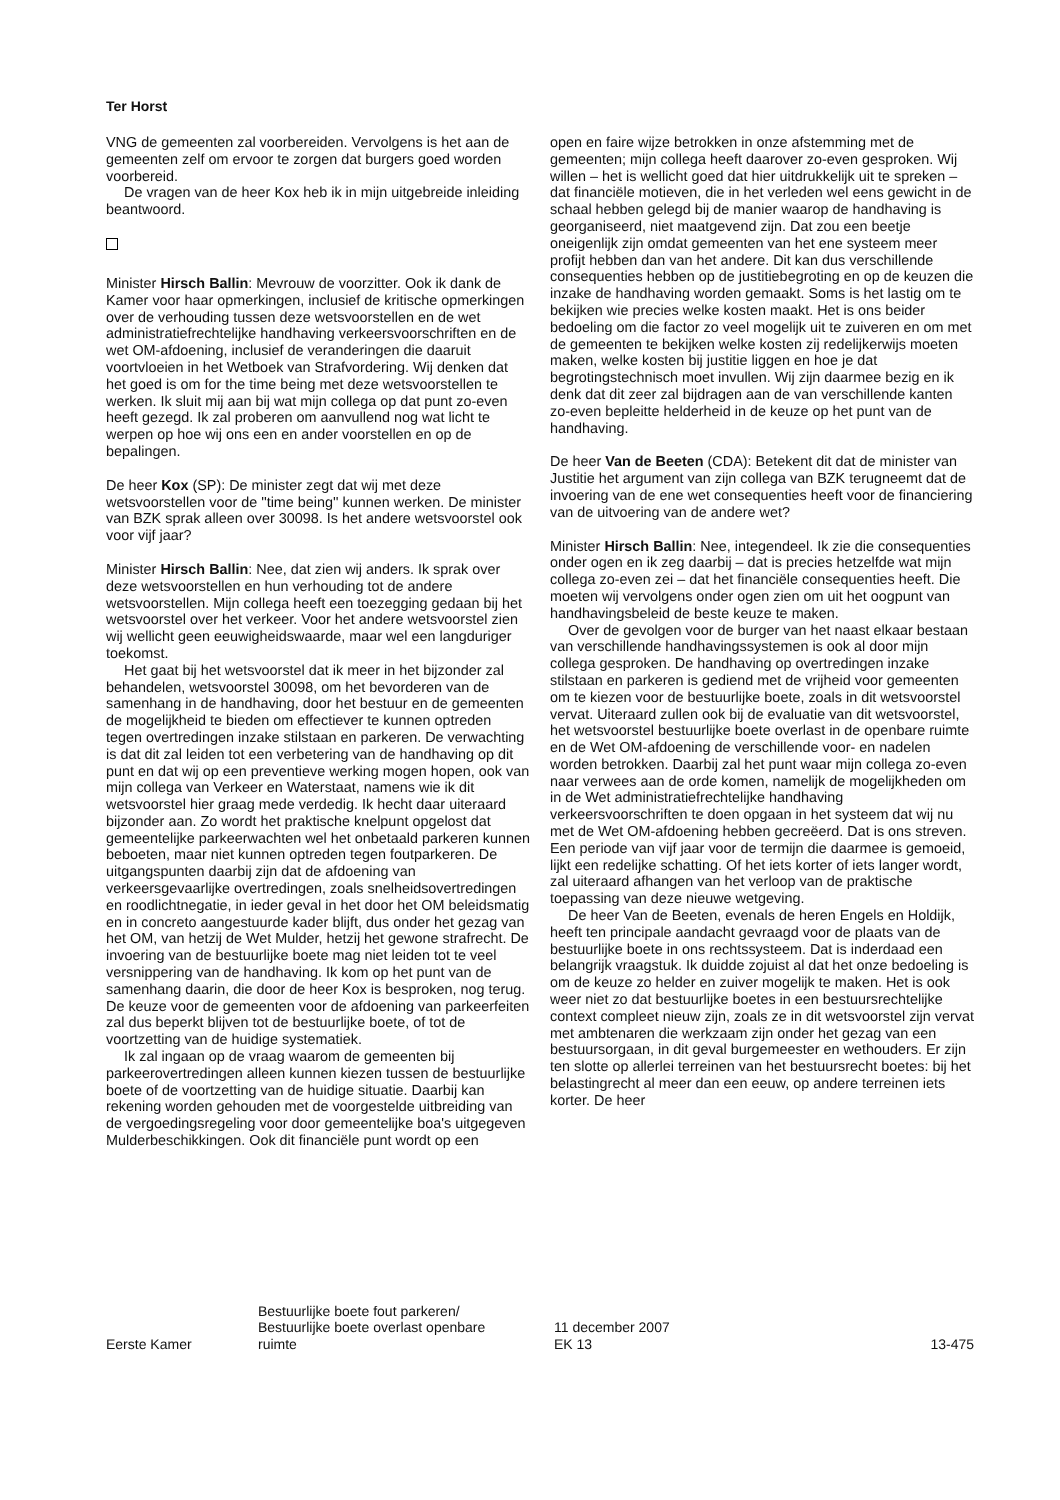Ter Horst
VNG de gemeenten zal voorbereiden. Vervolgens is het aan de gemeenten zelf om ervoor te zorgen dat burgers goed worden voorbereid.
De vragen van de heer Kox heb ik in mijn uitgebreide inleiding beantwoord.
Minister Hirsch Ballin: Mevrouw de voorzitter. Ook ik dank de Kamer voor haar opmerkingen, inclusief de kritische opmerkingen over de verhouding tussen deze wetsvoorstellen en de wet administratiefrechtelijke handhaving verkeersvoorschriften en de wet OM-afdoening, inclusief de veranderingen die daaruit voortvloeien in het Wetboek van Strafvordering. Wij denken dat het goed is om for the time being met deze wetsvoorstellen te werken. Ik sluit mij aan bij wat mijn collega op dat punt zo-even heeft gezegd. Ik zal proberen om aanvullend nog wat licht te werpen op hoe wij ons een en ander voorstellen en op de bepalingen.
De heer Kox (SP): De minister zegt dat wij met deze wetsvoorstellen voor de ''time being'' kunnen werken. De minister van BZK sprak alleen over 30098. Is het andere wetsvoorstel ook voor vijf jaar?
Minister Hirsch Ballin: Nee, dat zien wij anders. Ik sprak over deze wetsvoorstellen en hun verhouding tot de andere wetsvoorstellen. Mijn collega heeft een toezegging gedaan bij het wetsvoorstel over het verkeer. Voor het andere wetsvoorstel zien wij wellicht geen eeuwigheidswaarde, maar wel een langduriger toekomst.
Het gaat bij het wetsvoorstel dat ik meer in het bijzonder zal behandelen, wetsvoorstel 30098, om het bevorderen van de samenhang in de handhaving, door het bestuur en de gemeenten de mogelijkheid te bieden om effectiever te kunnen optreden tegen overtredingen inzake stilstaan en parkeren. De verwachting is dat dit zal leiden tot een verbetering van de handhaving op dit punt en dat wij op een preventieve werking mogen hopen, ook van mijn collega van Verkeer en Waterstaat, namens wie ik dit wetsvoorstel hier graag mede verdedig. Ik hecht daar uiteraard bijzonder aan. Zo wordt het praktische knelpunt opgelost dat gemeentelijke parkeerwachten wel het onbetaald parkeren kunnen beboeten, maar niet kunnen optreden tegen foutparkeren. De uitgangspunten daarbij zijn dat de afdoening van verkeersgevaarlijke overtredingen, zoals snelheidsovertredingen en roodlichtnegatie, in ieder geval in het door het OM beleidsmatig en in concreto aangestuurde kader blijft, dus onder het gezag van het OM, van hetzij de Wet Mulder, hetzij het gewone strafrecht. De invoering van de bestuurlijke boete mag niet leiden tot te veel versnippering van de handhaving. Ik kom op het punt van de samenhang daarin, die door de heer Kox is besproken, nog terug. De keuze voor de gemeenten voor de afdoening van parkeerfeiten zal dus beperkt blijven tot de bestuurlijke boete, of tot de voortzetting van de huidige systematiek.
Ik zal ingaan op de vraag waarom de gemeenten bij parkeerovertredingen alleen kunnen kiezen tussen de bestuurlijke boete of de voortzetting van de huidige situatie. Daarbij kan rekening worden gehouden met de voorgestelde uitbreiding van de vergoedingsregeling voor door gemeentelijke boa's uitgegeven Mulderbeschikkingen. Ook dit financiële punt wordt op een
open en faire wijze betrokken in onze afstemming met de gemeenten; mijn collega heeft daarover zo-even gesproken. Wij willen – het is wellicht goed dat hier uitdrukkelijk uit te spreken – dat financiële motieven, die in het verleden wel eens gewicht in de schaal hebben gelegd bij de manier waarop de handhaving is georganiseerd, niet maatgevend zijn. Dat zou een beetje oneigenlijk zijn omdat gemeenten van het ene systeem meer profijt hebben dan van het andere. Dit kan dus verschillende consequenties hebben op de justitiebegroting en op de keuzen die inzake de handhaving worden gemaakt. Soms is het lastig om te bekijken wie precies welke kosten maakt. Het is ons beider bedoeling om die factor zo veel mogelijk uit te zuiveren en om met de gemeenten te bekijken welke kosten zij redelijkerwijs moeten maken, welke kosten bij justitie liggen en hoe je dat begrotingstechnisch moet invullen. Wij zijn daarmee bezig en ik denk dat dit zeer zal bijdragen aan de van verschillende kanten zo-even bepleitte helderheid in de keuze op het punt van de handhaving.
De heer Van de Beeten (CDA): Betekent dit dat de minister van Justitie het argument van zijn collega van BZK terugneemt dat de invoering van de ene wet consequenties heeft voor de financiering van de uitvoering van de andere wet?
Minister Hirsch Ballin: Nee, integendeel. Ik zie die consequenties onder ogen en ik zeg daarbij – dat is precies hetzelfde wat mijn collega zo-even zei – dat het financiële consequenties heeft. Die moeten wij vervolgens onder ogen zien om uit het oogpunt van handhavingsbeleid de beste keuze te maken.
Over de gevolgen voor de burger van het naast elkaar bestaan van verschillende handhavingssystemen is ook al door mijn collega gesproken. De handhaving op overtredingen inzake stilstaan en parkeren is gediend met de vrijheid voor gemeenten om te kiezen voor de bestuurlijke boete, zoals in dit wetsvoorstel vervat. Uiteraard zullen ook bij de evaluatie van dit wetsvoorstel, het wetsvoorstel bestuurlijke boete overlast in de openbare ruimte en de Wet OM-afdoening de verschillende voor- en nadelen worden betrokken. Daarbij zal het punt waar mijn collega zo-even naar verwees aan de orde komen, namelijk de mogelijkheden om in de Wet administratiefrechtelijke handhaving verkeersvoorschriften te doen opgaan in het systeem dat wij nu met de Wet OM-afdoening hebben gecreëerd. Dat is ons streven. Een periode van vijf jaar voor de termijn die daarmee is gemoeid, lijkt een redelijke schatting. Of het iets korter of iets langer wordt, zal uiteraard afhangen van het verloop van de praktische toepassing van deze nieuwe wetgeving.
De heer Van de Beeten, evenals de heren Engels en Holdijk, heeft ten principale aandacht gevraagd voor de plaats van de bestuurlijke boete in ons rechtssysteem. Dat is inderdaad een belangrijk vraagstuk. Ik duidde zojuist al dat het onze bedoeling is om de keuze zo helder en zuiver mogelijk te maken. Het is ook weer niet zo dat bestuurlijke boetes in een bestuursrechtelijke context compleet nieuw zijn, zoals ze in dit wetsvoorstel zijn vervat met ambtenaren die werkzaam zijn onder het gezag van een bestuursorgaan, in dit geval burgemeester en wethouders. Er zijn ten slotte op allerlei terreinen van het bestuursrecht boetes: bij het belastingrecht al meer dan een eeuw, op andere terreinen iets korter. De heer
Eerste Kamer
Bestuurlijke boete fout parkeren/
Bestuurlijke boete overlast openbare
ruimte
11 december 2007
EK 13
13-475